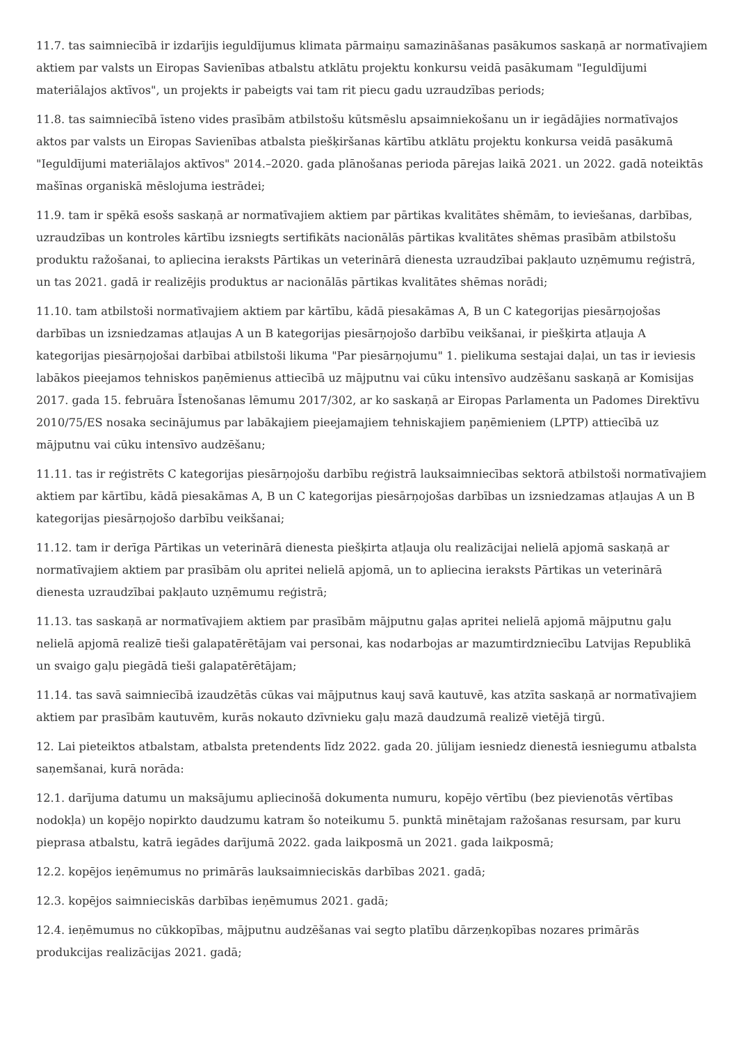11.7. tas saimniecībā ir izdarījis ieguldījumus klimata pārmaiņu samazināšanas pasākumos saskaņā ar normatīvajiem aktiem par valsts un Eiropas Savienības atbalstu atklātu projektu konkursu veidā pasākumam "Ieguldījumi materiālajos aktīvos", un projekts ir pabeigts vai tam rit piecu gadu uzraudzības periods;
11.8. tas saimniecībā īsteno vides prasībām atbilstošu kūtsmēslu apsaimniekošanu un ir iegādājies normatīvajos aktos par valsts un Eiropas Savienības atbalsta piešķiršanas kārtību atklātu projektu konkursa veidā pasākumā "Ieguldījumi materiālajos aktīvos" 2014.–2020. gada plānošanas perioda pārejas laikā 2021. un 2022. gadā noteiktās mašīnas organiskā mēslojuma iestrādei;
11.9. tam ir spēkā esošs saskaņā ar normatīvajiem aktiem par pārtikas kvalitātes shēmām, to ieviešanas, darbības, uzraudzības un kontroles kārtību izsniegts sertifikāts nacionālās pārtikas kvalitātes shēmas prasībām atbilstošu produktu ražošanai, to apliecina ieraksts Pārtikas un veterinārā dienesta uzraudzībai pakļauto uzņēmumu reģistrā, un tas 2021. gadā ir realizējis produktus ar nacionālās pārtikas kvalitātes shēmas norādi;
11.10. tam atbilstoši normatīvajiem aktiem par kārtību, kādā piesakāmas A, B un C kategorijas piesārņojošas darbības un izsniedzamas atļaujas A un B kategorijas piesārņojošo darbību veikšanai, ir piešķirta atļauja A kategorijas piesārņojošai darbībai atbilstoši likuma "Par piesārņojumu" 1. pielikuma sestajai daļai, un tas ir ieviesis labākos pieejamos tehniskos paņēmienus attiecībā uz mājputnu vai cūku intensīvo audzēšanu saskaņā ar Komisijas 2017. gada 15. februāra Īstenošanas lēmumu 2017/302, ar ko saskaņā ar Eiropas Parlamenta un Padomes Direktīvu 2010/75/ES nosaka secinājumus par labākajiem pieejamajiem tehniskajiem paņēmieniem (LPTP) attiecībā uz mājputnu vai cūku intensīvo audzēšanu;
11.11. tas ir reģistrēts C kategorijas piesārņojošu darbību reģistrā lauksaimniecības sektorā atbilstoši normatīvajiem aktiem par kārtību, kādā piesakāmas A, B un C kategorijas piesārņojošas darbības un izsniedzamas atļaujas A un B kategorijas piesārņojošo darbību veikšanai;
11.12. tam ir derīga Pārtikas un veterinārā dienesta piešķirta atļauja olu realizācijai nelielā apjomā saskaņā ar normatīvajiem aktiem par prasībām olu apritei nelielā apjomā, un to apliecina ieraksts Pārtikas un veterinārā dienesta uzraudzībai pakļauto uzņēmumu reģistrā;
11.13. tas saskaņā ar normatīvajiem aktiem par prasībām mājputnu gaļas apritei nelielā apjomā mājputnu gaļu nelielā apjomā realizē tieši galapatērētājam vai personai, kas nodarbojas ar mazumtirdzniecību Latvijas Republikā un svaigo gaļu piegādā tieši galapatērētājam;
11.14. tas savā saimniecībā izaudzētās cūkas vai mājputnus kauj savā kautuvē, kas atzīta saskaņā ar normatīvajiem aktiem par prasībām kautuvēm, kurās nokauto dzīvnieku gaļu mazā daudzumā realizē vietējā tirgū.
12. Lai pieteiktos atbalstam, atbalsta pretendents līdz 2022. gada 20. jūlijam iesniedz dienestā iesniegumu atbalsta saņemšanai, kurā norāda:
12.1. darījuma datumu un maksājumu apliecinošā dokumenta numuru, kopējo vērtību (bez pievienotās vērtības nodokļa) un kopējo nopirkto daudzumu katram šo noteikumu 5. punktā minētajam ražošanas resursam, par kuru pieprasa atbalstu, katrā iegādes darījumā 2022. gada laikposmā un 2021. gada laikposmā;
12.2. kopējos ieņēmumus no primārās lauksaimnieciskās darbības 2021. gadā;
12.3. kopējos saimnieciskās darbības ieņēmumus 2021. gadā;
12.4. ieņēmumus no cūkkopības, mājputnu audzēšanas vai segto platību dārzeņkopības nozares primārās produkcijas realizācijas 2021. gadā;